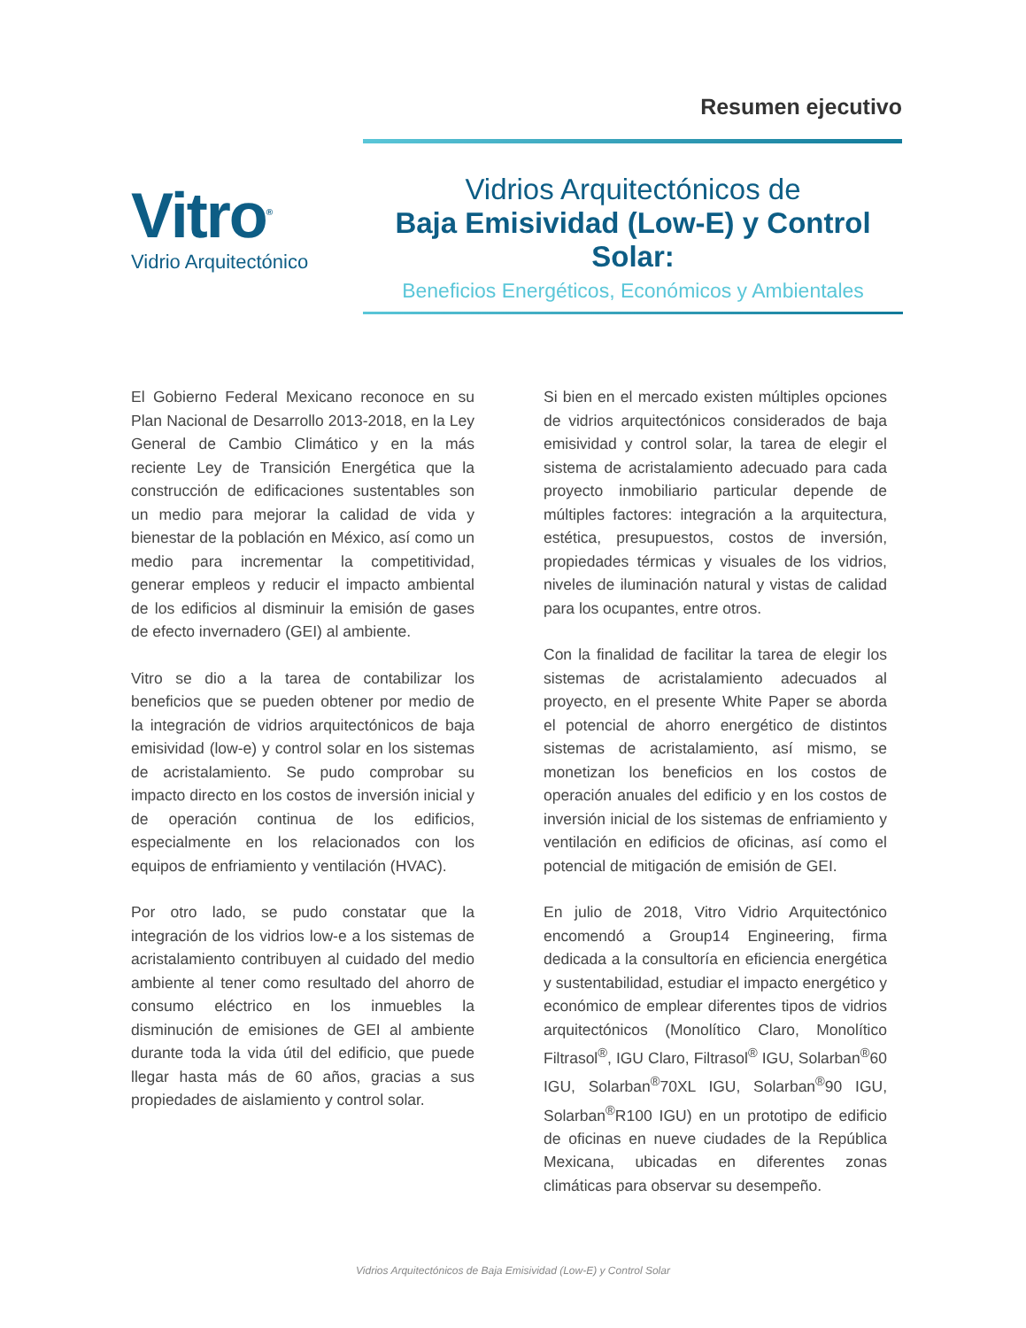Resumen ejecutivo
Vitro<sup>®</sup>
Vidrio Arquitectónico
Vidrios Arquitectónicos de
Baja Emisividad (Low-E) y Control Solar:
Beneficios Energéticos, Económicos y Ambientales
El Gobierno Federal Mexicano reconoce en su Plan Nacional de Desarrollo 2013-2018, en la Ley General de Cambio Climático y en la más reciente Ley de Transición Energética que la construcción de edificaciones sustentables son un medio para mejorar la calidad de vida y bienestar de la población en México, así como un medio para incrementar la competitividad, generar empleos y reducir el impacto ambiental de los edificios al disminuir la emisión de gases de efecto invernadero (GEI) al ambiente.
Vitro se dio a la tarea de contabilizar los beneficios que se pueden obtener por medio de la integración de vidrios arquitectónicos de baja emisividad (low-e) y control solar en los sistemas de acristalamiento. Se pudo comprobar su impacto directo en los costos de inversión inicial y de operación continua de los edificios, especialmente en los relacionados con los equipos de enfriamiento y ventilación (HVAC).
Por otro lado, se pudo constatar que la integración de los vidrios low-e a los sistemas de acristalamiento contribuyen al cuidado del medio ambiente al tener como resultado del ahorro de consumo eléctrico en los inmuebles la disminución de emisiones de GEI al ambiente durante toda la vida útil del edificio, que puede llegar hasta más de 60 años, gracias a sus propiedades de aislamiento y control solar.
Si bien en el mercado existen múltiples opciones de vidrios arquitectónicos considerados de baja emisividad y control solar, la tarea de elegir el sistema de acristalamiento adecuado para cada proyecto inmobiliario particular depende de múltiples factores: integración a la arquitectura, estética, presupuestos, costos de inversión, propiedades térmicas y visuales de los vidrios, niveles de iluminación natural y vistas de calidad para los ocupantes, entre otros.
Con la finalidad de facilitar la tarea de elegir los sistemas de acristalamiento adecuados al proyecto, en el presente White Paper se aborda el potencial de ahorro energético de distintos sistemas de acristalamiento, así mismo, se monetizan los beneficios en los costos de operación anuales del edificio y en los costos de inversión inicial de los sistemas de enfriamiento y ventilación en edificios de oficinas, así como el potencial de mitigación de emisión de GEI.
En julio de 2018, Vitro Vidrio Arquitectónico encomendó a Group14 Engineering, firma dedicada a la consultoría en eficiencia energética y sustentabilidad, estudiar el impacto energético y económico de emplear diferentes tipos de vidrios arquitectónicos (Monolítico Claro, Monolítico Filtrasol<sup>®</sup>, IGU Claro, Filtrasol<sup>®</sup> IGU, Solarban<sup>®</sup>60 IGU, Solarban<sup>®</sup>70XL IGU, Solarban<sup>®</sup>90 IGU, Solarban<sup>®</sup>R100 IGU) en un prototipo de edificio de oficinas en nueve ciudades de la República Mexicana, ubicadas en diferentes zonas climáticas para observar su desempeño.
Vidrios Arquitectónicos de Baja Emisividad (Low-E) y Control Solar